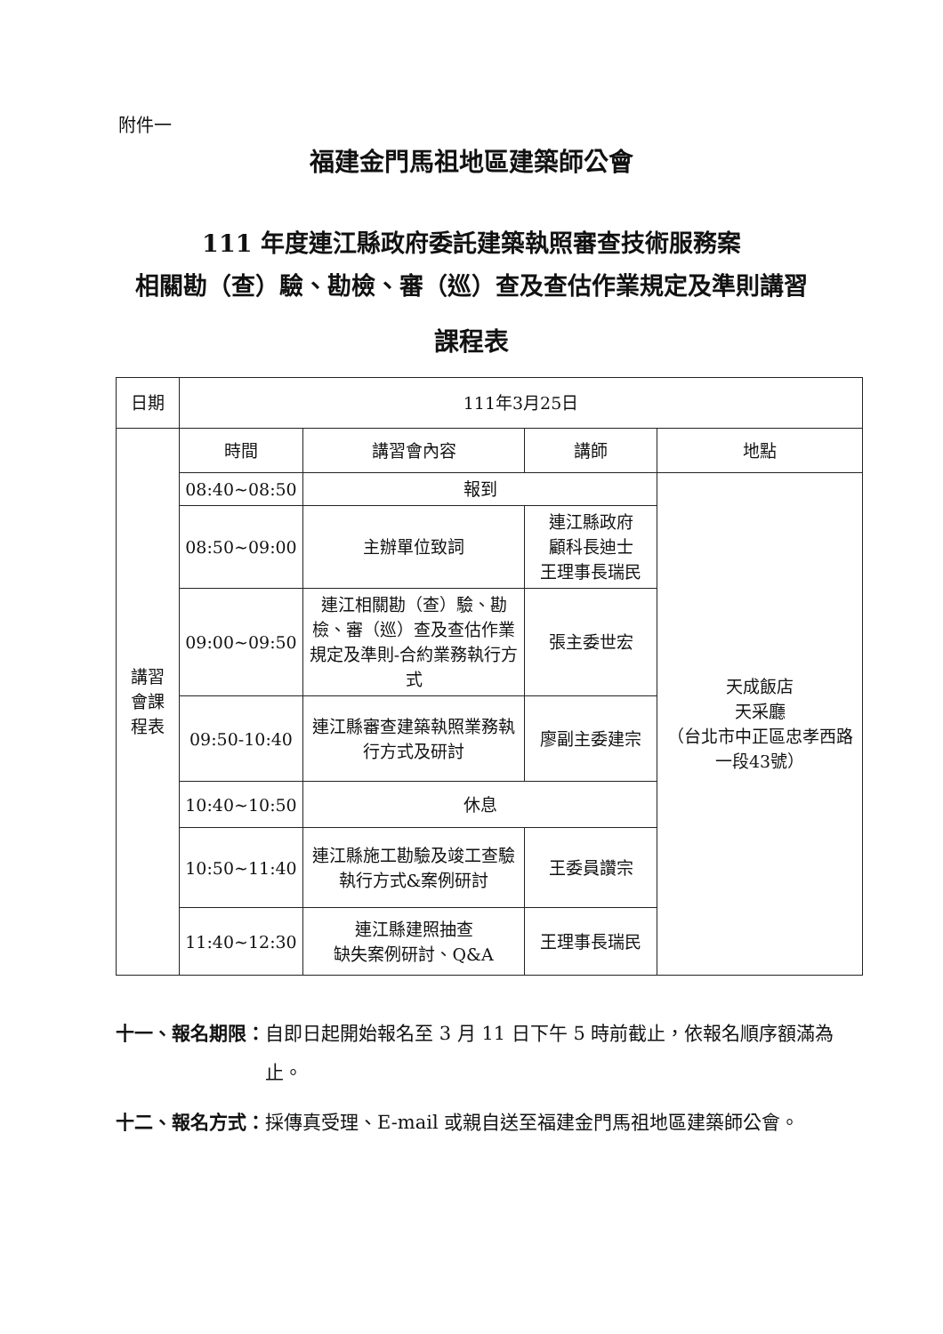附件一
福建金門馬祖地區建築師公會
111 年度連江縣政府委託建築執照審查技術服務案
相關勘（查）驗、勘檢、審（巡）查及查估作業規定及準則講習
課程表
| 日期 | 111年3月25日 | | | |
| 講習 會課 程表 | 時間 | 講習會內容 | 講師 | 地點 |
| | 08:40~08:50 | 報到 | | 天成飯店 天采廳 （台北市中正區忠孝西路一段43號） |
| | 08:50~09:00 | 主辦單位致詞 | 連江縣政府 顧科長迪士 王理事長瑞民 | |
| | 09:00~09:50 | 連江相關勘（查）驗、勘檢、審（巡）查及查估作業規定及準則-合約業務執行方式 | 張主委世宏 | |
| | 09:50-10:40 | 連江縣審查建築執照業務執行方式及研討 | 廖副主委建宗 | |
| | 10:40~10:50 | 休息 | | |
| | 10:50~11:40 | 連江縣施工勘驗及竣工查驗執行方式&案例研討 | 王委員讚宗 | |
| | 11:40~12:30 | 連江縣建照抽查 缺失案例研討、Q&A | 王理事長瑞民 | |
十一、報名期限： 自即日起開始報名至 3 月 11 日下午 5 時前截止，依報名順序額滿為止。
十二、報名方式： 採傳真受理、E-mail 或親自送至福建金門馬祖地區建築師公會。